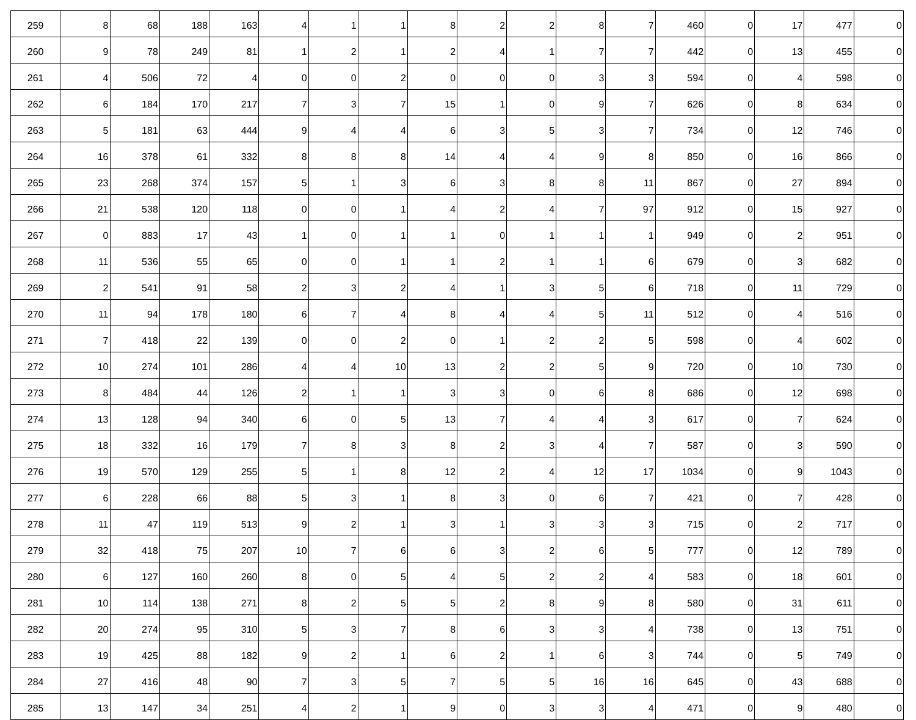| 259 | 8 | 68 | 188 | 163 | 4 | 1 | 1 | 8 | 2 | 2 | 8 | 7 | 460 | 0 | 17 | 477 | 0 |
| 260 | 9 | 78 | 249 | 81 | 1 | 2 | 1 | 2 | 4 | 1 | 7 | 7 | 442 | 0 | 13 | 455 | 0 |
| 261 | 4 | 506 | 72 | 4 | 0 | 0 | 2 | 0 | 0 | 0 | 3 | 3 | 594 | 0 | 4 | 598 | 0 |
| 262 | 6 | 184 | 170 | 217 | 7 | 3 | 7 | 15 | 1 | 0 | 9 | 7 | 626 | 0 | 8 | 634 | 0 |
| 263 | 5 | 181 | 63 | 444 | 9 | 4 | 4 | 6 | 3 | 5 | 3 | 7 | 734 | 0 | 12 | 746 | 0 |
| 264 | 16 | 378 | 61 | 332 | 8 | 8 | 8 | 14 | 4 | 4 | 9 | 8 | 850 | 0 | 16 | 866 | 0 |
| 265 | 23 | 268 | 374 | 157 | 5 | 1 | 3 | 6 | 3 | 8 | 8 | 11 | 867 | 0 | 27 | 894 | 0 |
| 266 | 21 | 538 | 120 | 118 | 0 | 0 | 1 | 4 | 2 | 4 | 7 | 97 | 912 | 0 | 15 | 927 | 0 |
| 267 | 0 | 883 | 17 | 43 | 1 | 0 | 1 | 1 | 0 | 1 | 1 | 1 | 949 | 0 | 2 | 951 | 0 |
| 268 | 11 | 536 | 55 | 65 | 0 | 0 | 1 | 1 | 2 | 1 | 1 | 6 | 679 | 0 | 3 | 682 | 0 |
| 269 | 2 | 541 | 91 | 58 | 2 | 3 | 2 | 4 | 1 | 3 | 5 | 6 | 718 | 0 | 11 | 729 | 0 |
| 270 | 11 | 94 | 178 | 180 | 6 | 7 | 4 | 8 | 4 | 4 | 5 | 11 | 512 | 0 | 4 | 516 | 0 |
| 271 | 7 | 418 | 22 | 139 | 0 | 0 | 2 | 0 | 1 | 2 | 2 | 5 | 598 | 0 | 4 | 602 | 0 |
| 272 | 10 | 274 | 101 | 286 | 4 | 4 | 10 | 13 | 2 | 2 | 5 | 9 | 720 | 0 | 10 | 730 | 0 |
| 273 | 8 | 484 | 44 | 126 | 2 | 1 | 1 | 3 | 3 | 0 | 6 | 8 | 686 | 0 | 12 | 698 | 0 |
| 274 | 13 | 128 | 94 | 340 | 6 | 0 | 5 | 13 | 7 | 4 | 4 | 3 | 617 | 0 | 7 | 624 | 0 |
| 275 | 18 | 332 | 16 | 179 | 7 | 8 | 3 | 8 | 2 | 3 | 4 | 7 | 587 | 0 | 3 | 590 | 0 |
| 276 | 19 | 570 | 129 | 255 | 5 | 1 | 8 | 12 | 2 | 4 | 12 | 17 | 1034 | 0 | 9 | 1043 | 0 |
| 277 | 6 | 228 | 66 | 88 | 5 | 3 | 1 | 8 | 3 | 0 | 6 | 7 | 421 | 0 | 7 | 428 | 0 |
| 278 | 11 | 47 | 119 | 513 | 9 | 2 | 1 | 3 | 1 | 3 | 3 | 3 | 715 | 0 | 2 | 717 | 0 |
| 279 | 32 | 418 | 75 | 207 | 10 | 7 | 6 | 6 | 3 | 2 | 6 | 5 | 777 | 0 | 12 | 789 | 0 |
| 280 | 6 | 127 | 160 | 260 | 8 | 0 | 5 | 4 | 5 | 2 | 2 | 4 | 583 | 0 | 18 | 601 | 0 |
| 281 | 10 | 114 | 138 | 271 | 8 | 2 | 5 | 5 | 2 | 8 | 9 | 8 | 580 | 0 | 31 | 611 | 0 |
| 282 | 20 | 274 | 95 | 310 | 5 | 3 | 7 | 8 | 6 | 3 | 3 | 4 | 738 | 0 | 13 | 751 | 0 |
| 283 | 19 | 425 | 88 | 182 | 9 | 2 | 1 | 6 | 2 | 1 | 6 | 3 | 744 | 0 | 5 | 749 | 0 |
| 284 | 27 | 416 | 48 | 90 | 7 | 3 | 5 | 7 | 5 | 5 | 16 | 16 | 645 | 0 | 43 | 688 | 0 |
| 285 | 13 | 147 | 34 | 251 | 4 | 2 | 1 | 9 | 0 | 3 | 3 | 4 | 471 | 0 | 9 | 480 | 0 |